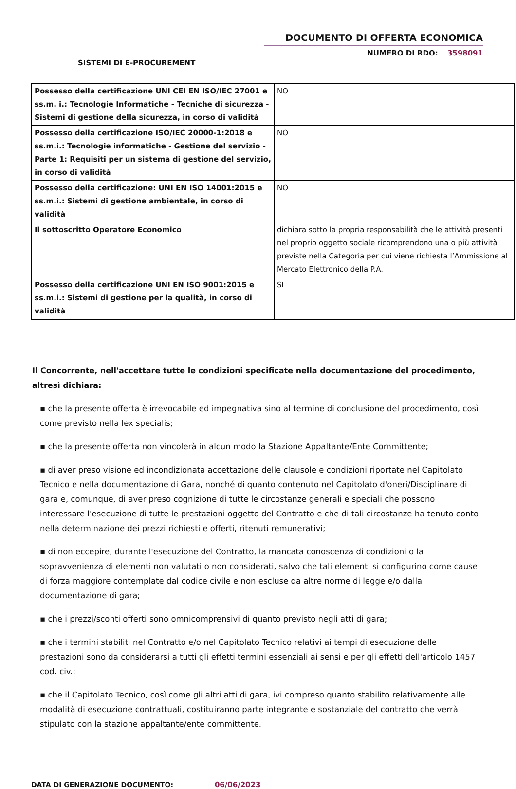DOCUMENTO DI OFFERTA ECONOMICA
NUMERO DI RDO: 3598091
SISTEMI DI E-PROCUREMENT
| Possesso della certificazione UNI CEI EN ISO/IEC 27001 e ss.m. i.: Tecnologie Informatiche - Tecniche di sicurezza - Sistemi di gestione della sicurezza, in corso di validità | NO |
| Possesso della certificazione ISO/IEC 20000-1:2018 e ss.m.i.: Tecnologie informatiche - Gestione del servizio - Parte 1: Requisiti per un sistema di gestione del servizio, in corso di validità | NO |
| Possesso della certificazione: UNI EN ISO 14001:2015 e ss.m.i.: Sistemi di gestione ambientale, in corso di validità | NO |
| Il sottoscritto Operatore Economico | dichiara sotto la propria responsabilità che le attività presenti nel proprio oggetto sociale ricomprendono una o più attività previste nella Categoria per cui viene richiesta l’Ammissione al Mercato Elettronico della P.A. |
| Possesso della certificazione UNI EN ISO 9001:2015 e ss.m.i.: Sistemi di gestione per la qualità, in corso di validità | SI |
Il Concorrente, nell'accettare tutte le condizioni specificate nella documentazione del procedimento, altresì dichiara:
▪ che la presente offerta è irrevocabile ed impegnativa sino al termine di conclusione del procedimento, così come previsto nella lex specialis;
▪ che la presente offerta non vincolerà in alcun modo la Stazione Appaltante/Ente Committente;
▪ di aver preso visione ed incondizionata accettazione delle clausole e condizioni riportate nel Capitolato Tecnico e nella documentazione di Gara, nonché di quanto contenuto nel Capitolato d'oneri/Disciplinare di gara e, comunque, di aver preso cognizione di tutte le circostanze generali e speciali che possono interessare l'esecuzione di tutte le prestazioni oggetto del Contratto e che di tali circostanze ha tenuto conto nella determinazione dei prezzi richiesti e offerti, ritenuti remunerativi;
▪ di non eccepire, durante l'esecuzione del Contratto, la mancata conoscenza di condizioni o la sopravvenienza di elementi non valutati o non considerati, salvo che tali elementi si configurino come cause di forza maggiore contemplate dal codice civile e non escluse da altre norme di legge e/o dalla documentazione di gara;
▪ che i prezzi/sconti offerti sono omnicomprensivi di quanto previsto negli atti di gara;
▪ che i termini stabiliti nel Contratto e/o nel Capitolato Tecnico relativi ai tempi di esecuzione delle prestazioni sono da considerarsi a tutti gli effetti termini essenziali ai sensi e per gli effetti dell'articolo 1457 cod. civ.;
▪ che il Capitolato Tecnico, così come gli altri atti di gara, ivi compreso quanto stabilito relativamente alle modalità di esecuzione contrattuali, costituiranno parte integrante e sostanziale del contratto che verrà stipulato con la stazione appaltante/ente committente.
DATA DI GENERAZIONE DOCUMENTO: 06/06/2023